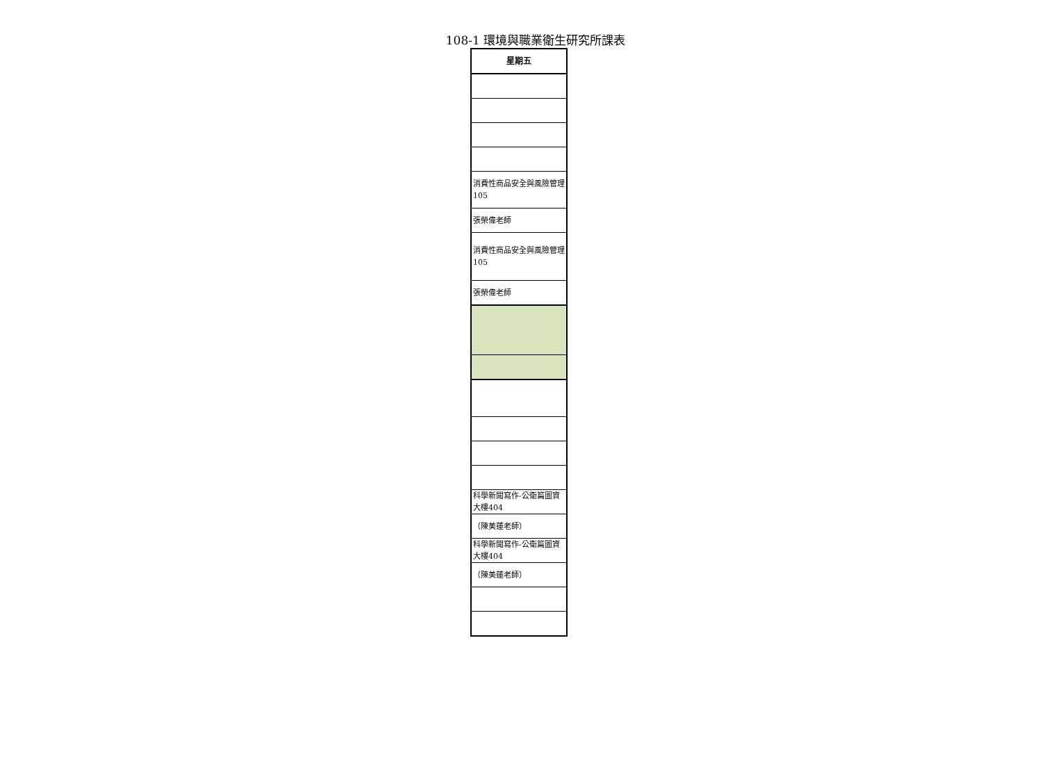108-1 環境與職業衛生研究所課表
| 星期五 |
| --- |
| 消費性商品安全與風險管理105 |
| 張榮偉老師 |
| 消費性商品安全與風險管理105 |
| 張榮偉老師 |
| 科學新聞寫作-公衛篇圖資大樓404 |
| （陳美蓮老師） |
| 科學新聞寫作-公衛篇圖資大樓404 |
| （陳美蓮老師） |